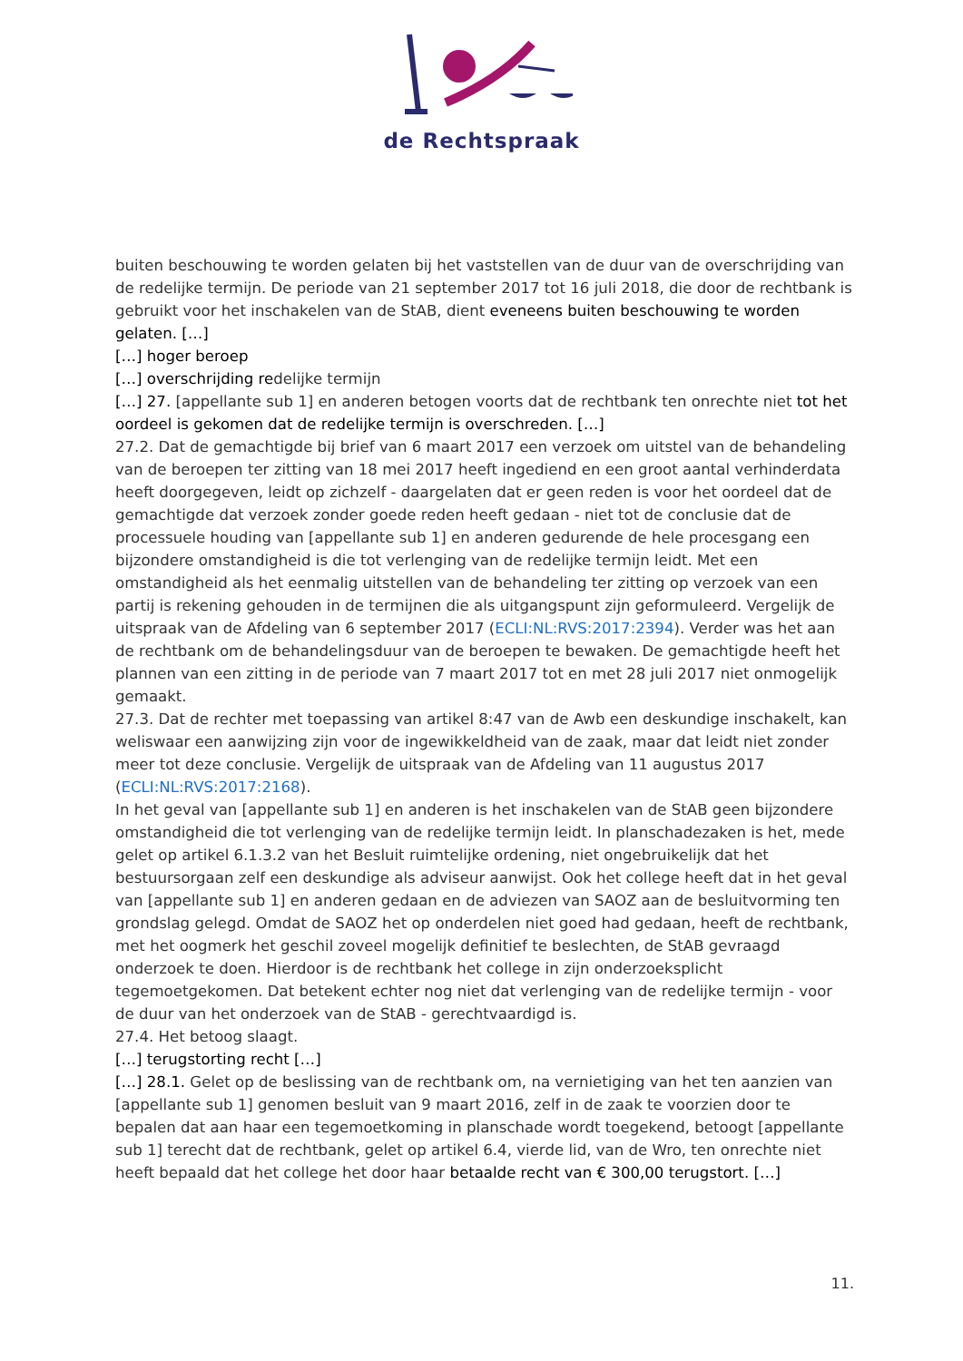de Rechtspraak
buiten beschouwing te worden gelaten bij het vaststellen van de duur van de overschrijding van de redelijke termijn. De periode van 21 september 2017 tot 16 juli 2018, die door de rechtbank is gebruikt voor het inschakelen van de StAB, dient eveneens buiten beschouwing te worden gelaten. […]
[…] hoger beroep
[…] overschrijding redelijke termijn
[…] 27. [appellante sub 1] en anderen betogen voorts dat de rechtbank ten onrechte niet tot het oordeel is gekomen dat de redelijke termijn is overschreden. […]
27.2. Dat de gemachtigde bij brief van 6 maart 2017 een verzoek om uitstel van de behandeling van de beroepen ter zitting van 18 mei 2017 heeft ingediend en een groot aantal verhinderdata heeft doorgegeven, leidt op zichzelf - daargelaten dat er geen reden is voor het oordeel dat de gemachtigde dat verzoek zonder goede reden heeft gedaan - niet tot de conclusie dat de processuele houding van [appellante sub 1] en anderen gedurende de hele procesgang een bijzondere omstandigheid is die tot verlenging van de redelijke termijn leidt. Met een omstandigheid als het eenmalig uitstellen van de behandeling ter zitting op verzoek van een partij is rekening gehouden in de termijnen die als uitgangspunt zijn geformuleerd. Vergelijk de uitspraak van de Afdeling van 6 september 2017 (ECLI:NL:RVS:2017:2394). Verder was het aan de rechtbank om de behandelingsduur van de beroepen te bewaken. De gemachtigde heeft het plannen van een zitting in de periode van 7 maart 2017 tot en met 28 juli 2017 niet onmogelijk gemaakt.
27.3. Dat de rechter met toepassing van artikel 8:47 van de Awb een deskundige inschakelt, kan weliswaar een aanwijzing zijn voor de ingewikkeldheid van de zaak, maar dat leidt niet zonder meer tot deze conclusie. Vergelijk de uitspraak van de Afdeling van 11 augustus 2017 (ECLI:NL:RVS:2017:2168).
In het geval van [appellante sub 1] en anderen is het inschakelen van de StAB geen bijzondere omstandigheid die tot verlenging van de redelijke termijn leidt. In planschadezaken is het, mede gelet op artikel 6.1.3.2 van het Besluit ruimtelijke ordening, niet ongebruikelijk dat het bestuursorgaan zelf een deskundige als adviseur aanwijst. Ook het college heeft dat in het geval van [appellante sub 1] en anderen gedaan en de adviezen van SAOZ aan de besluitvorming ten grondslag gelegd. Omdat de SAOZ het op onderdelen niet goed had gedaan, heeft de rechtbank, met het oogmerk het geschil zoveel mogelijk definitief te beslechten, de StAB gevraagd onderzoek te doen. Hierdoor is de rechtbank het college in zijn onderzoeksplicht tegemoetgekomen. Dat betekent echter nog niet dat verlenging van de redelijke termijn - voor de duur van het onderzoek van de StAB - gerechtvaardigd is.
27.4. Het betoog slaagt.
[…] terugstorting recht […]
[…] 28.1. Gelet op de beslissing van de rechtbank om, na vernietiging van het ten aanzien van [appellante sub 1] genomen besluit van 9 maart 2016, zelf in de zaak te voorzien door te bepalen dat aan haar een tegemoetkoming in planschade wordt toegekend, betoogt [appellante sub 1] terecht dat de rechtbank, gelet op artikel 6.4, vierde lid, van de Wro, ten onrechte niet heeft bepaald dat het college het door haar betaalde recht van € 300,00 terugstort. […]
11.